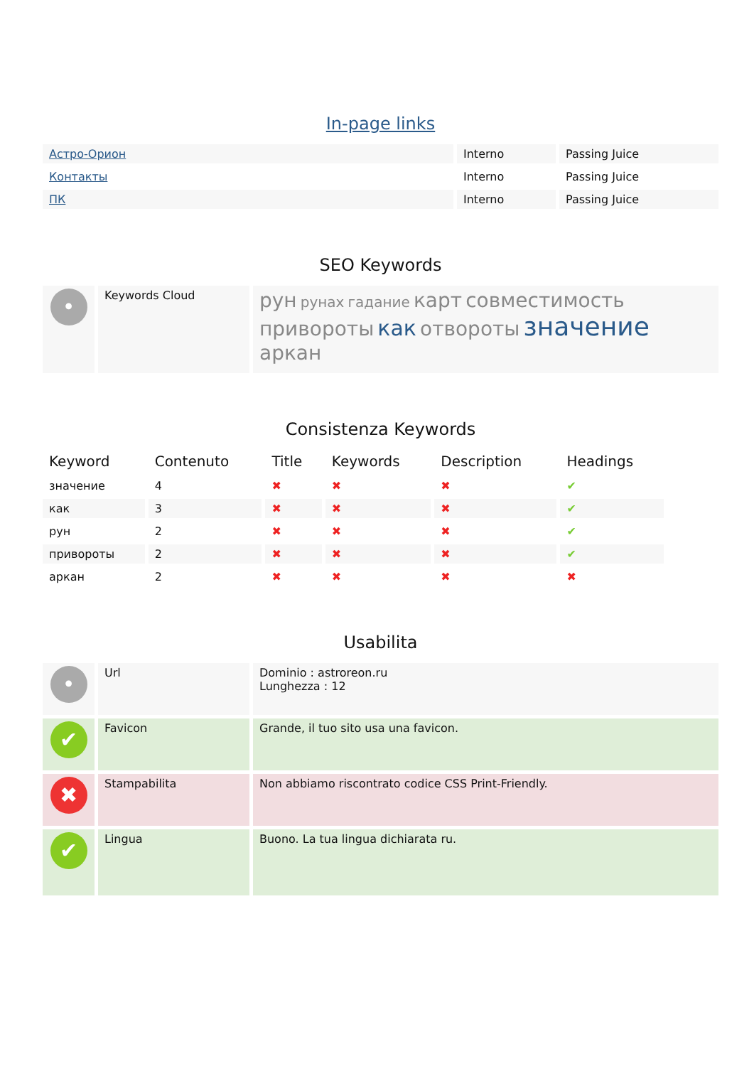In-page links
| Астро-Орион | Interno | Passing Juice |
| Контакты | Interno | Passing Juice |
| ПК | Interno | Passing Juice |
SEO Keywords
| • | Keywords Cloud | рун рунах гадание карт совместимость привороты как отвороты значение аркан |
Consistenza Keywords
| Keyword | Contenuto | Title | Keywords | Description | Headings |
| --- | --- | --- | --- | --- | --- |
| значение | 4 | ✖ | ✖ | ✖ | ✔ |
| как | 3 | ✖ | ✖ | ✖ | ✔ |
| рун | 2 | ✖ | ✖ | ✖ | ✔ |
| привороты | 2 | ✖ | ✖ | ✖ | ✔ |
| аркан | 2 | ✖ | ✖ | ✖ | ✖ |
Usabilita
| • | Url | Dominio : astroreon.ru Lunghezza : 12 |
| ✔ | Favicon | Grande, il tuo sito usa una favicon. |
| ✖ | Stampabilita | Non abbiamo riscontrato codice CSS Print-Friendly. |
| ✔ | Lingua | Buono. La tua lingua dichiarata ru. |